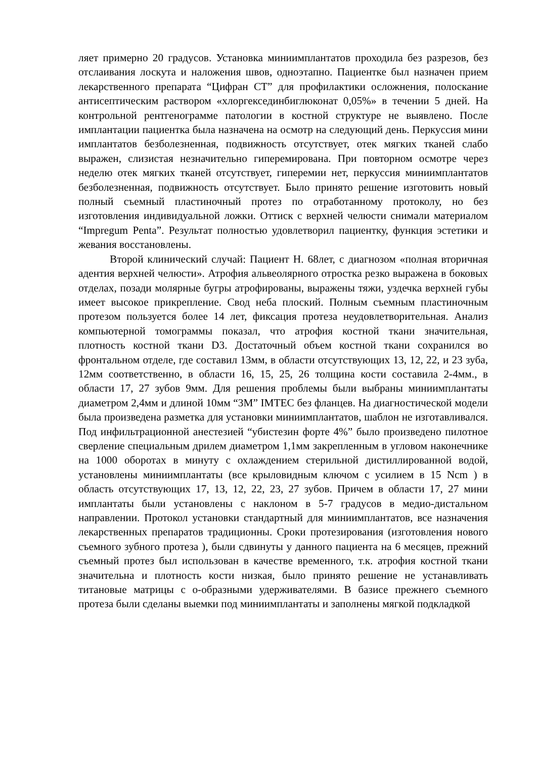ляет примерно 20 градусов. Установка миниимплантатов проходила без разрезов, без отслаивания лоскута и наложения швов, одноэтапно. Пациентке был назначен прием лекарственного препарата “Цифран СТ” для профилактики осложнения, полоскание антисептическим раствором «хлоргексединбиглюконат 0,05%» в течении 5 дней. На контрольной рентгенограмме патологии в костной структуре не выявлено. После имплантации пациентка была назначена на осмотр на следующий день. Перкуссия мини имплантатов безболезненная, подвижность отсутствует, отек мягких тканей слабо выражен, слизистая незначительно гиперемирована. При повторном осмотре через неделю отек мягких тканей отсутствует, гиперемии нет, перкуссия миниимплантатов безболезненная, подвижность отсутствует. Было принято решение изготовить новый полный съемный пластиночный протез по отработанному протоколу, но без изготовления индивидуальной ложки. Оттиск с верхней челюсти снимали материалом “Impregum Penta”. Результат полностью удовлетворил пациентку, функция эстетики и жевания восстановлены.
Второй клинический случай: Пациент Н. 68лет, с диагнозом «полная вторичная адентия верхней челюсти». Атрофия альвеолярного отростка резко выражена в боковых отделах, позади молярные бугры атрофированы, выражены тяжи, уздечка верхней губы имеет высокое прикрепление. Свод неба плоский. Полным съемным пластиночным протезом пользуется более 14 лет, фиксация протеза неудовлетворительная. Анализ компьютерной томограммы показал, что атрофия костной ткани значительная, плотность костной ткани D3. Достаточный объем костной ткани сохранился во фронтальном отделе, где составил 13мм, в области отсутствующих 13, 12, 22, и 23 зуба, 12мм соответственно, в области 16, 15, 25, 26 толщина кости составила 2-4мм., в области 17, 27 зубов 9мм. Для решения проблемы были выбраны миниимплантаты диаметром 2,4мм и длиной 10мм “3M” IMTEC без фланцев. На диагностической модели была произведена разметка для установки миниимплантатов, шаблон не изготавливался. Под инфильтрационной анестезией “убистезин форте 4%” было произведено пилотное сверление специальным дрилем диаметром 1,1мм закрепленным в угловом наконечнике на 1000 оборотах в минуту с охлаждением стерильной дистиллированной водой, установлены миниимплантаты (все крыловидным ключом с усилием в 15 Ncm ) в область отсутствующих 17, 13, 12, 22, 23, 27 зубов. Причем в области 17, 27 мини имплантаты были установлены с наклоном в 5-7 градусов в медио-дистальном направлении. Протокол установки стандартный для миниимплантатов, все назначения лекарственных препаратов традиционны. Сроки протезирования (изготовления нового съемного зубного протеза ), были сдвинуты у данного пациента на 6 месяцев, прежний съемный протез был использован в качестве временного, т.к. атрофия костной ткани значительна и плотность кости низкая, было принято решение не устанавливать титановые матрицы с о-образными удерживателями. В базисе прежнего съемного протеза были сделаны выемки под миниимплантаты и заполнены мягкой подкладкой